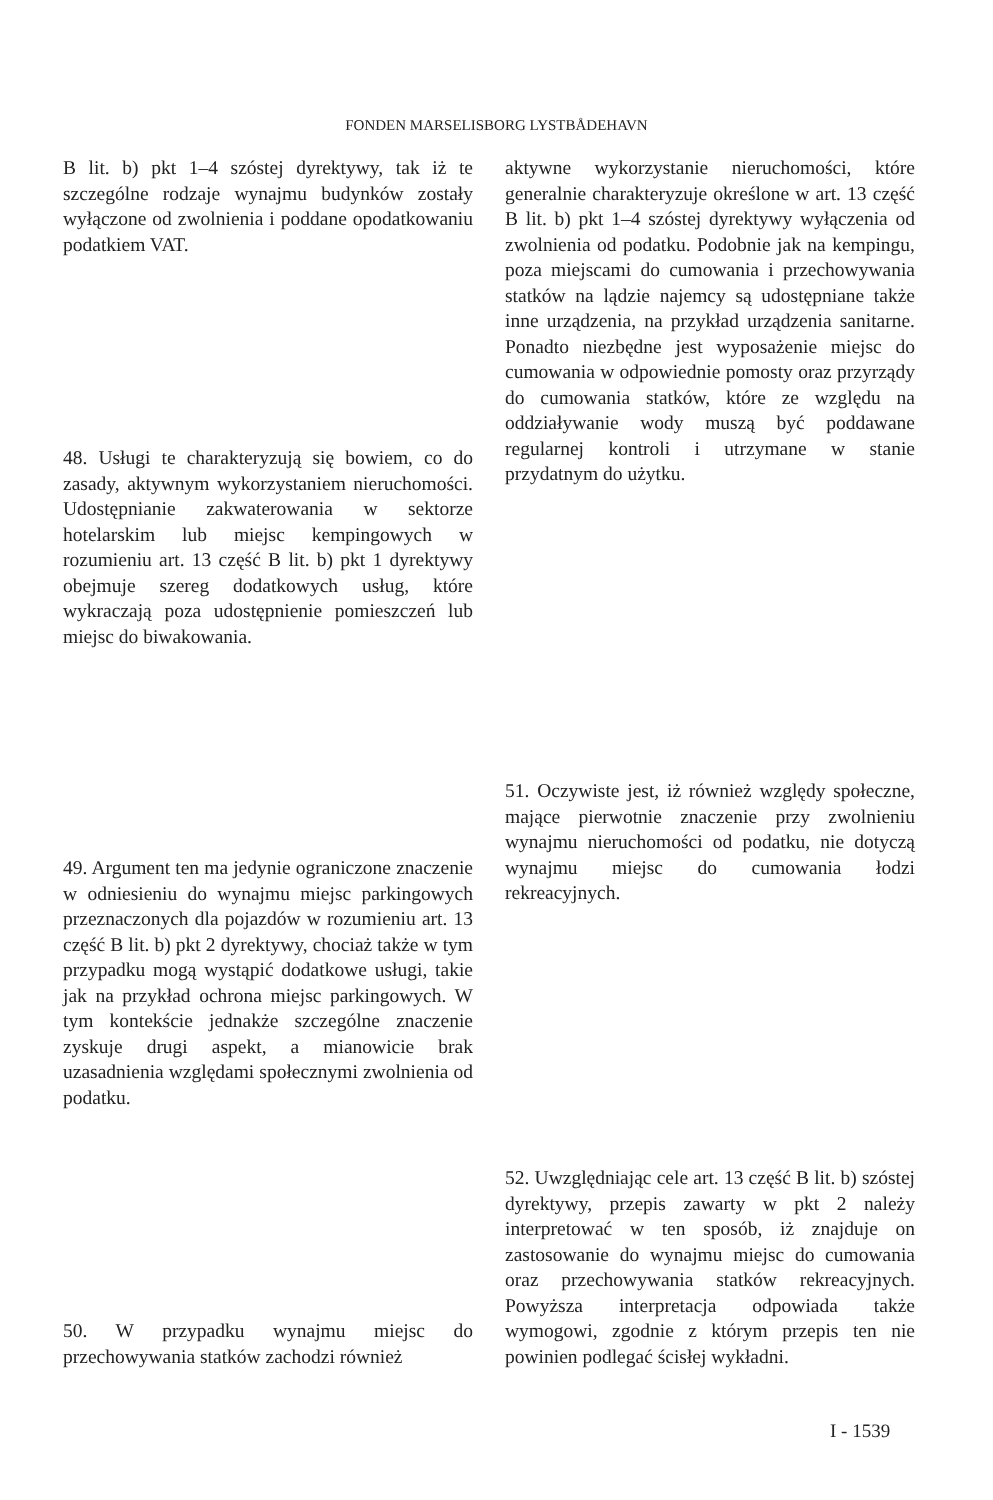FONDEN MARSELISBORG LYSTBÅDEHAVN
B lit. b) pkt 1–4 szóstej dyrektywy, tak iż te szczególne rodzaje wynajmu budynków zostały wyłączone od zwolnienia i poddane opodatkowaniu podatkiem VAT.
48. Usługi te charakteryzują się bowiem, co do zasady, aktywnym wykorzystaniem nieruchomości. Udostępnianie zakwaterowania w sektorze hotelarskim lub miejsc kempingowych w rozumieniu art. 13 część B lit. b) pkt 1 dyrektywy obejmuje szereg dodatkowych usług, które wykraczają poza udostępnienie pomieszczeń lub miejsc do biwakowania.
49. Argument ten ma jedynie ograniczone znaczenie w odniesieniu do wynajmu miejsc parkingowych przeznaczonych dla pojazdów w rozumieniu art. 13 część B lit. b) pkt 2 dyrektywy, chociaż także w tym przypadku mogą wystąpić dodatkowe usługi, takie jak na przykład ochrona miejsc parkingowych. W tym kontekście jednakże szczególne znaczenie zyskuje drugi aspekt, a mianowicie brak uzasadnienia względami społecznymi zwolnienia od podatku.
50. W przypadku wynajmu miejsc do przechowywania statków zachodzi również
aktywne wykorzystanie nieruchomości, które generalnie charakteryzuje określone w art. 13 część B lit. b) pkt 1–4 szóstej dyrektywy wyłączenia od zwolnienia od podatku. Podobnie jak na kempingu, poza miejscami do cumowania i przechowywania statków na lądzie najemcy są udostępniane także inne urządzenia, na przykład urządzenia sanitarne. Ponadto niezbędne jest wyposażenie miejsc do cumowania w odpowiednie pomosty oraz przyrządy do cumowania statków, które ze względu na oddziaływanie wody muszą być poddawane regularnej kontroli i utrzymane w stanie przydatnym do użytku.
51. Oczywiste jest, iż również względy społeczne, mające pierwotnie znaczenie przy zwolnieniu wynajmu nieruchomości od podatku, nie dotyczą wynajmu miejsc do cumowania łodzi rekreacyjnych.
52. Uwzględniając cele art. 13 część B lit. b) szóstej dyrektywy, przepis zawarty w pkt 2 należy interpretować w ten sposób, iż znajduje on zastosowanie do wynajmu miejsc do cumowania oraz przechowywania statków rekreacyjnych. Powyższa interpretacja odpowiada także wymogowi, zgodnie z którym przepis ten nie powinien podlegać ścisłej wykładni.
I - 1539